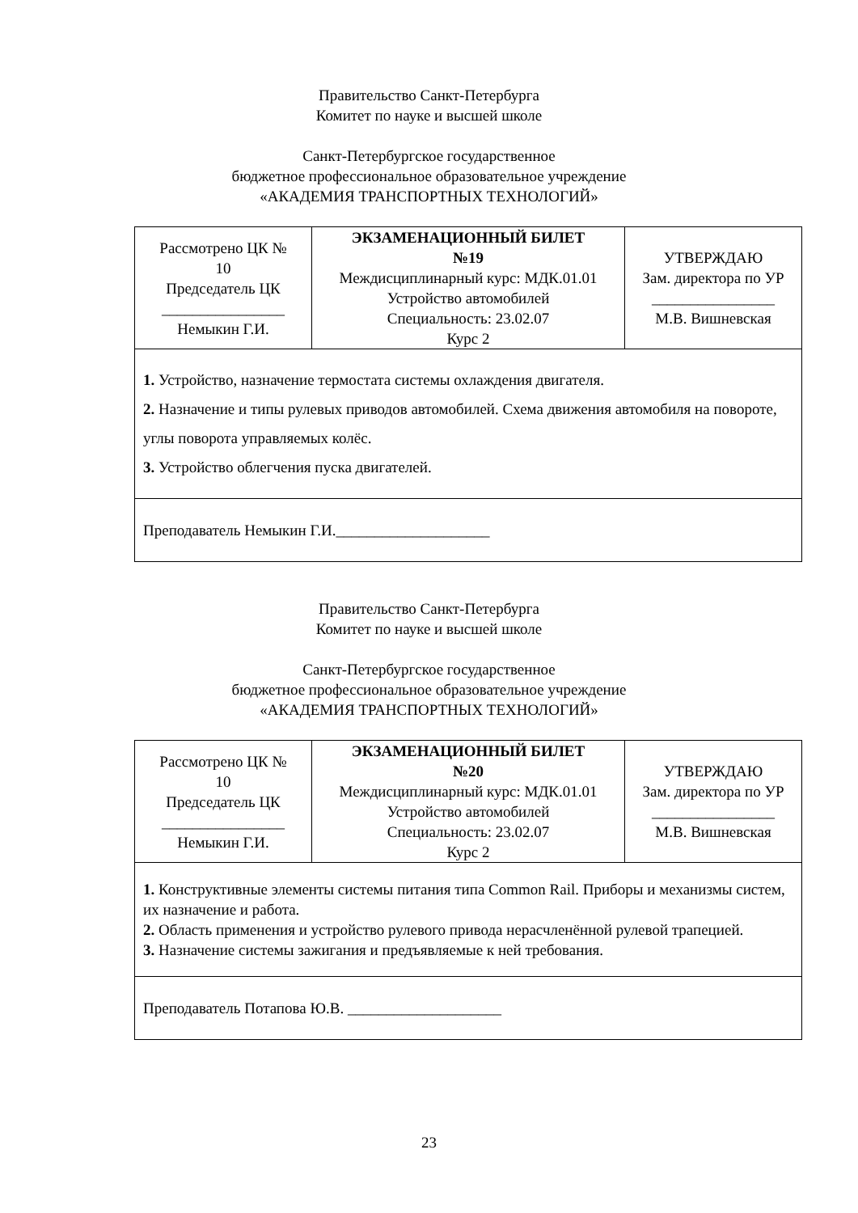Правительство Санкт-Петербурга
Комитет по науке и высшей школе
Санкт-Петербургское государственное
бюджетное профессиональное образовательное учреждение
«АКАДЕМИЯ ТРАНСПОРТНЫХ ТЕХНОЛОГИЙ»
| Рассмотрено ЦК № 10 Председатель ЦК ________________ Немыкин Г.И. | ЭКЗАМЕНАЦИОННЫЙ БИЛЕТ №19 Междисциплинарный курс: МДК.01.01 Устройство автомобилей Специальность: 23.02.07 Курс 2 | УТВЕРЖДАЮ Зам. директора по УР ________________ М.В. Вишневская |
| 1. Устройство, назначение термостата системы охлаждения двигателя. 2. Назначение и типы рулевых приводов автомобилей. Схема движения автомобиля на повороте, углы поворота управляемых колёс. 3. Устройство облегчения пуска двигателей. | | |
| Преподаватель Немыкин Г.И.____________________ | | |
Правительство Санкт-Петербурга
Комитет по науке и высшей школе
Санкт-Петербургское государственное
бюджетное профессиональное образовательное учреждение
«АКАДЕМИЯ ТРАНСПОРТНЫХ ТЕХНОЛОГИЙ»
| Рассмотрено ЦК № 10 Председатель ЦК ________________ Немыкин Г.И. | ЭКЗАМЕНАЦИОННЫЙ БИЛЕТ №20 Междисциплинарный курс: МДК.01.01 Устройство автомобилей Специальность: 23.02.07 Курс 2 | УТВЕРЖДАЮ Зам. директора по УР ________________ М.В. Вишневская |
| 1. Конструктивные элементы системы питания типа Common Rail. Приборы и механизмы систем, их назначение и работа. 2. Область применения и устройство рулевого привода нерасчленённой рулевой трапецией. 3. Назначение системы зажигания и предъявляемые к ней требования. | | |
| Преподаватель Потапова Ю.В. ____________________ | | |
23